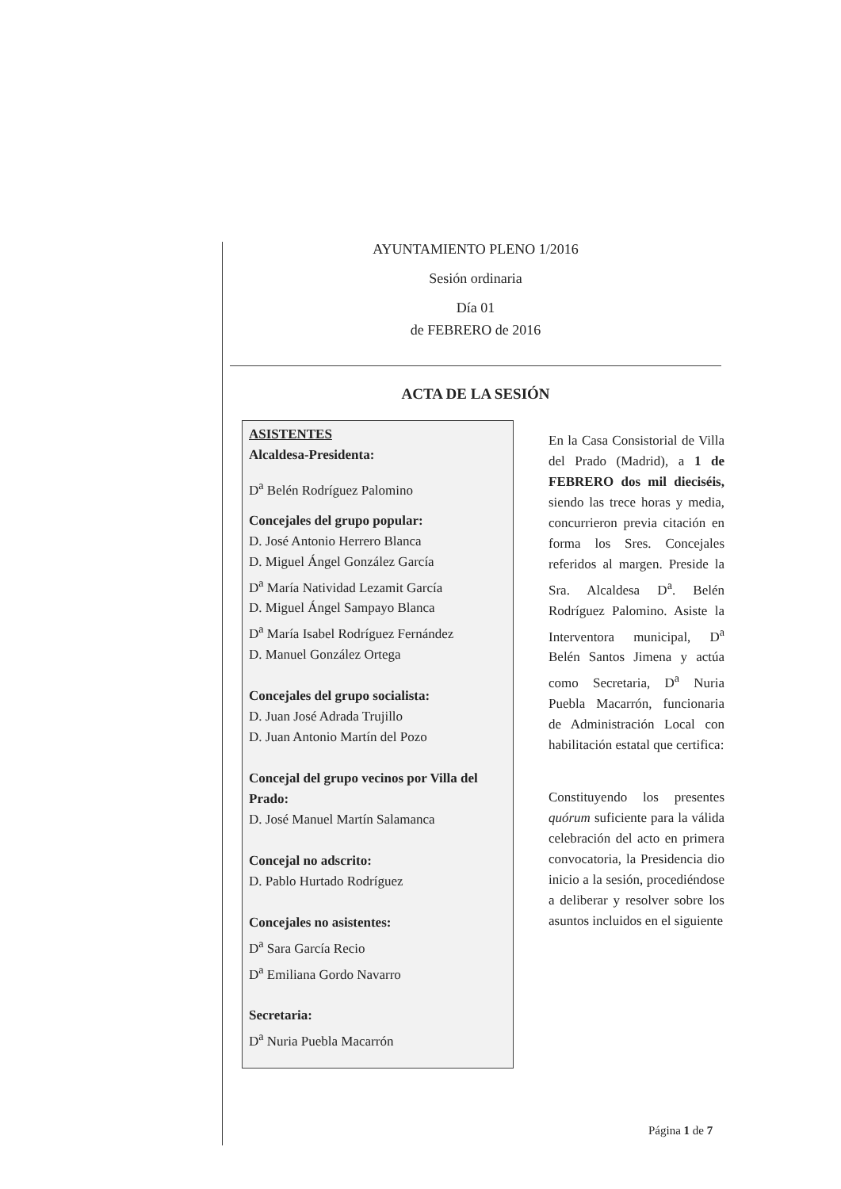AYUNTAMIENTO PLENO 1/2016
Sesión ordinaria
Día 01
de FEBRERO de 2016
ACTA DE LA SESIÓN
ASISTENTES
Alcaldesa-Presidenta:
D<sup>a</sup> Belén Rodríguez Palomino
Concejales del grupo popular:
D. José Antonio Herrero Blanca
D. Miguel Ángel González García
D<sup>a</sup> María Natividad Lezamit García
D. Miguel Ángel Sampayo Blanca
D<sup>a</sup> María Isabel Rodríguez Fernández
D. Manuel González Ortega
Concejales del grupo socialista:
D. Juan José Adrada Trujillo
D. Juan Antonio Martín del Pozo
Concejal del grupo vecinos por Villa del Prado:
D. José Manuel Martín Salamanca
Concejal no adscrito:
D. Pablo Hurtado Rodríguez
Concejales no asistentes:
D<sup>a</sup> Sara García Recio
D<sup>a</sup> Emiliana Gordo Navarro
Secretaria:
D<sup>a</sup> Nuria Puebla Macarrón
En la Casa Consistorial de Villa del Prado (Madrid), a 1 de FEBRERO dos mil dieciséis, siendo las trece horas y media, concurrieron previa citación en forma los Sres. Concejales referidos al margen. Preside la Sra. Alcaldesa D<sup>a</sup>. Belén Rodríguez Palomino. Asiste la Interventora municipal, D<sup>a</sup> Belén Santos Jimena y actúa como Secretaria, D<sup>a</sup> Nuria Puebla Macarrón, funcionaria de Administración Local con habilitación estatal que certifica:
Constituyendo los presentes quórum suficiente para la válida celebración del acto en primera convocatoria, la Presidencia dio inicio a la sesión, procediéndose a deliberar y resolver sobre los asuntos incluidos en el siguiente
Página 1 de 7